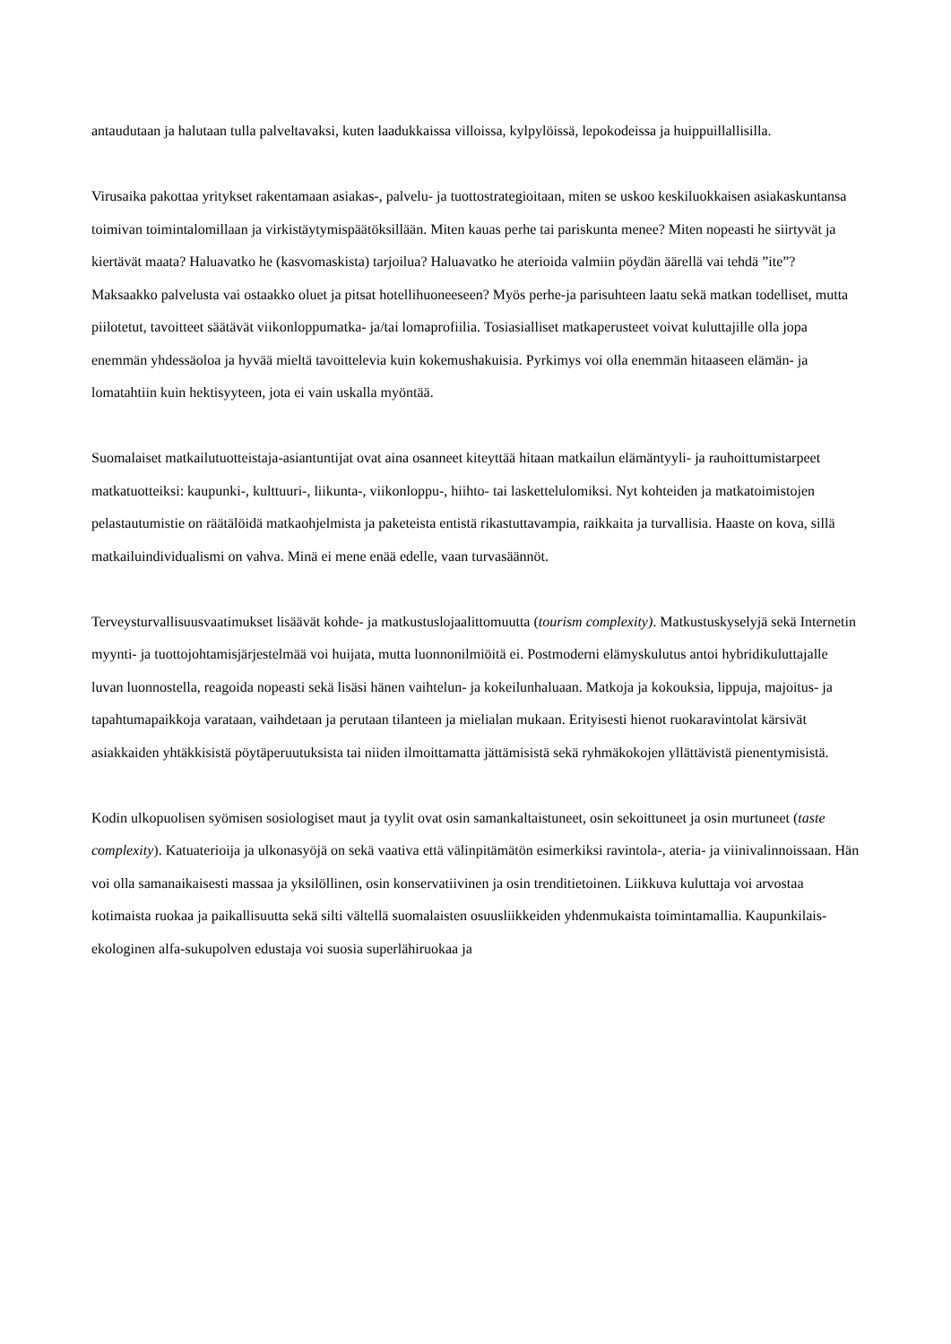antaudutaan ja halutaan tulla palveltavaksi, kuten laadukkaissa villoissa, kylpylöissä, lepokodeissa ja huippuillallisilla.
Virusaika pakottaa yritykset rakentamaan asiakas-, palvelu- ja tuottostrategioitaan, miten se uskoo keskiluokkaisen asiakaskuntansa toimivan toimintalomillaan ja virkistäytymispäätöksillään. Miten kauas perhe tai pariskunta menee? Miten nopeasti he siirtyvät ja kiertävät maata? Haluavatko he (kasvomaskista) tarjoilua? Haluavatko he aterioida valmiin pöydän äärellä vai tehdä ”ite”? Maksaakko palvelusta vai ostaakko oluet ja pitsat hotellihuoneeseen? Myös perhe-ja parisuhteen laatu sekä matkan todelliset, mutta piilotetut, tavoitteet säätävät viikonloppumatka- ja/tai lomaprofiilia. Tosiasialliset matkaperusteet voivat kuluttajille olla jopa enemmän yhdessäoloa ja hyvää mieltä tavoittelevia kuin kokemushakuisia. Pyrkimys voi olla enemmän hitaaseen elämän- ja lomatahtiin kuin hektisyyteen, jota ei vain uskalla myöntää.
Suomalaiset matkailutuotteistaja-asiantuntijat ovat aina osanneet kiteyttää hitaan matkailun elämäntyyli- ja rauhoittumistarpeet matkatuotteiksi: kaupunki-, kulttuuri-, liikunta-, viikonloppu-, hiihto- tai laskettelulomiksi. Nyt kohteiden ja matkatoimistojen pelastautumistie on räätälöidä matkaohjelmista ja paketeista entistä rikastuttavampia, raikkaita ja turvallisia. Haaste on kova, sillä matkailuindividualismi on vahva. Minä ei mene enää edelle, vaan turvasäännöt.
Terveysturvallisuusvaatimukset lisäävät kohde- ja matkustuslojaalittomuutta (tourism complexity). Matkustuskyselyjä sekä Internetin myynti- ja tuottojohtamisjärjestelmää voi huijata, mutta luonnonilmiöitä ei. Postmoderni elämyskulutus antoi hybridikuluttajalle luvan luonnostella, reagoida nopeasti sekä lisäsi hänen vaihtelun- ja kokeilunhaluaan. Matkoja ja kokouksia, lippuja, majoitus- ja tapahtumapaikkoja varataan, vaihdetaan ja perutaan tilanteen ja mielialan mukaan. Erityisesti hienot ruokaravintolat kärsivät asiakkaiden yhtäkkisistä pöytäperuutuksista tai niiden ilmoittamatta jättämisistä sekä ryhmäkokojen yllättävistä pienentymisistä.
Kodin ulkopuolisen syömisen sosiologiset maut ja tyylit ovat osin samankaltaistuneet, osin sekoittuneet ja osin murtuneet (taste complexity). Katuaterioija ja ulkonasyöjä on sekä vaativa että välinpitämätön esimerkiksi ravintola-, ateria- ja viinivalinnoissaan. Hän voi olla samanaikaisesti massaa ja yksilöllinen, osin konservatiivinen ja osin trenditietoinen. Liikkuva kuluttaja voi arvostaa kotimaista ruokaa ja paikallisuutta sekä silti vältellä suomalaisten osuusliikkeiden yhdenmukaista toimintamallia. Kaupunkilais-ekologinen alfa-sukupolven edustaja voi suosia superlähiruokaa ja